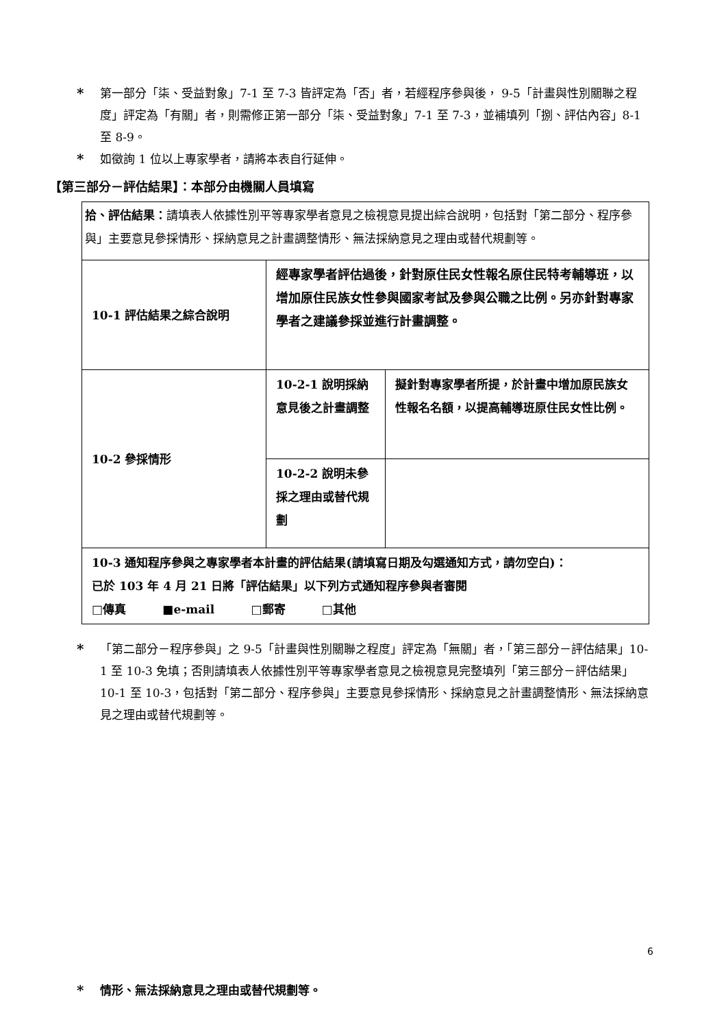* 第一部分「柒、受益對象」7-1 至 7-3 皆評定為「否」者，若經程序參與後， 9-5「計畫與性別關聯之程度」評定為「有關」者，則需修正第一部分「柒、受益對象」7-1 至 7-3，並補填列「捌、評估內容」8-1 至 8-9。
* 如徵詢 1 位以上專家學者，請將本表自行延伸。
【第三部分－評估結果】：本部分由機關人員填寫
| 拾、評估結果： 請填表人依據性別平等專家學者意見之檢視意見提出綜合說明，包括對「第二部分、程序參與」主要意見參採情形、採納意見之計畫調整情形、無法採納意見之理由或替代規劃等。 | | |
| 10-1 評估結果之綜合說明 | 經專家學者評估過後，針對原住民女性報名原住民特考輔導班，以增加原住民族女性參與國家考試及參與公職之比例。另亦針對專家學者之建議參採並進行計畫調整。 | |
| 10-2 參採情形 | 10-2-1 說明採納意見後之計畫調整 | 擬針對專家學者所提，於計畫中增加原民族女性報名名額，以提高輔導班原住民女性比例。 |
| | 10-2-2 說明未參採之理由或替代規劃 | |
| 10-3 通知程序參與之專家學者本計畫的評估結果(請填寫日期及勾選通知方式，請勿空白)： 已於 103 年 4 月 21 日將「評估結果」以下列方式通知程序參與者審閱 □傳真 ■e-mail □郵寄 □其他 | | |
* 「第二部分－程序參與」之 9-5「計畫與性別關聯之程度」評定為「無關」者，「第三部分－評估結果」10-1 至 10-3 免填；否則請填表人依據性別平等專家學者意見之檢視意見完整填列「第三部分－評估結果」10-1 至 10-3，包括對「第二部分、程序參與」主要意見參採情形、採納意見之計畫調整情形、無法採納意見之理由或替代規劃等。
* 情形、無法採納意見之理由或替代規劃等。
6